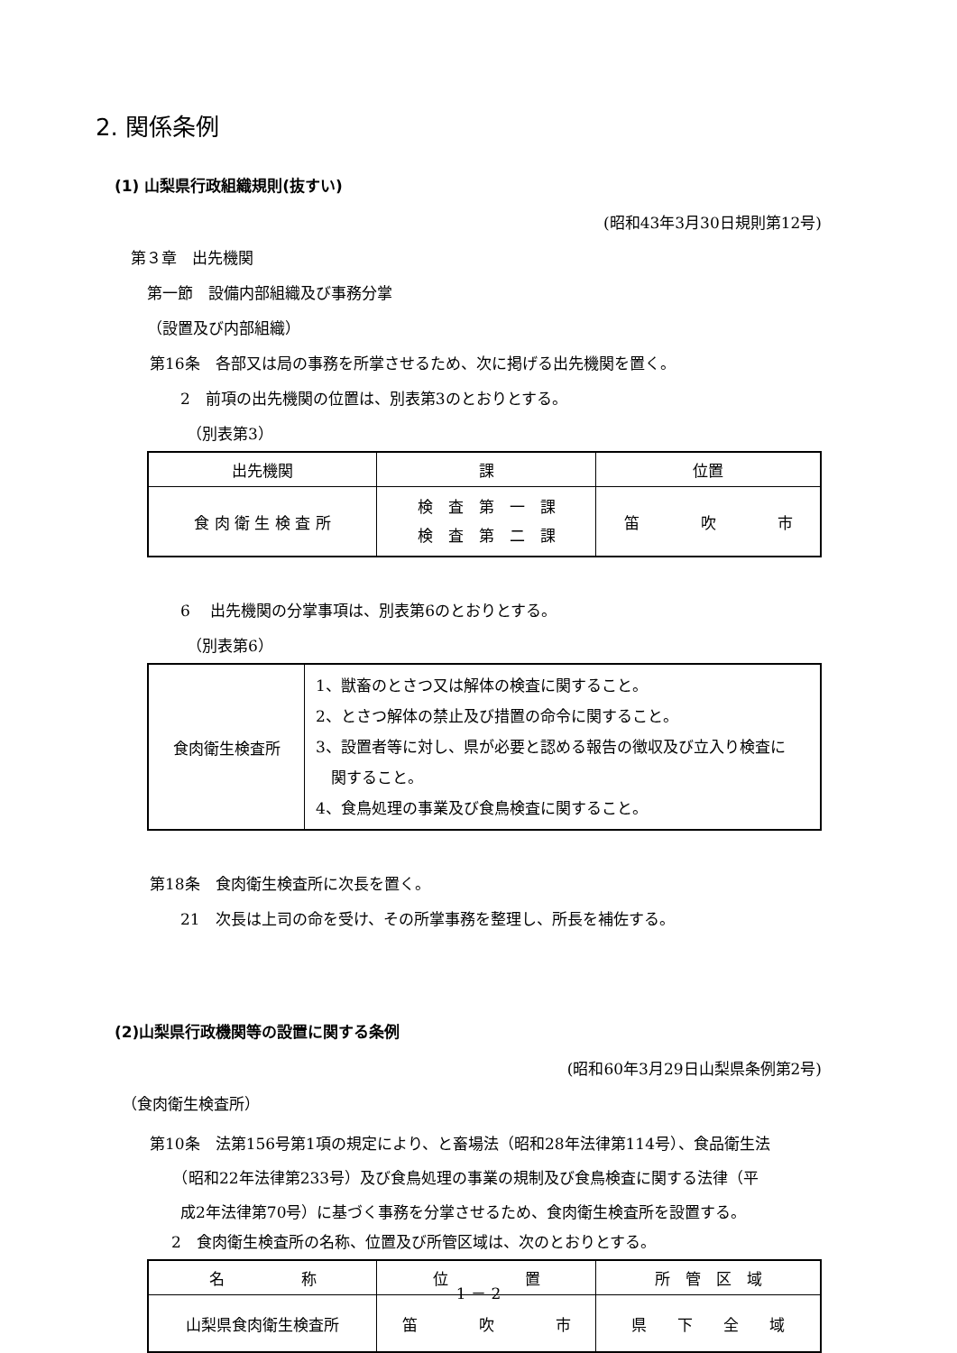2. 関係条例
(1) 山梨県行政組織規則(抜すい)
(昭和43年3月30日規則第12号)
第３章　出先機関
第一節　設備内部組織及び事務分掌
（設置及び内部組織）
第16条　各部又は局の事務を所掌させるため、次に掲げる出先機関を置く。
2　前項の出先機関の位置は、別表第3のとおりとする。
（別表第3）
| 出先機関 | 課 | 位置 |
| 食 肉 衛 生 検 査 所 | 検 査 第 一 課 検 査 第 二 課 | 笛 吹 市 |
6　 出先機関の分掌事項は、別表第6のとおりとする。
（別表第6）
| 食肉衛生検査所 | 1、獣畜のとさつ又は解体の検査に関すること。 2、とさつ解体の禁止及び措置の命令に関すること。 3、設置者等に対し、県が必要と認める報告の徴収及び立入り検査に 関すること。 4、食鳥処理の事業及び食鳥検査に関すること。 |
第18条　食肉衛生検査所に次長を置く。
21　次長は上司の命を受け、その所掌事務を整理し、所長を補佐する。
(2)山梨県行政機関等の設置に関する条例
(昭和60年3月29日山梨県条例第2号)
（食肉衛生検査所）
第10条　法第156号第1項の規定により、と畜場法（昭和28年法律第114号）、食品衛生法
　　（昭和22年法律第233号）及び食鳥処理の事業の規制及び食鳥検査に関する法律（平
　　成2年法律第70号）に基づく事務を分掌させるため、食肉衛生検査所を設置する。
2　食肉衛生検査所の名称、位置及び所管区域は、次のとおりとする。
| 名 称 | 位 置 | 所 管 区 域 |
| 山梨県食肉衛生検査所 | 笛 吹 市 | 県 下 全 域 |
1 － 2